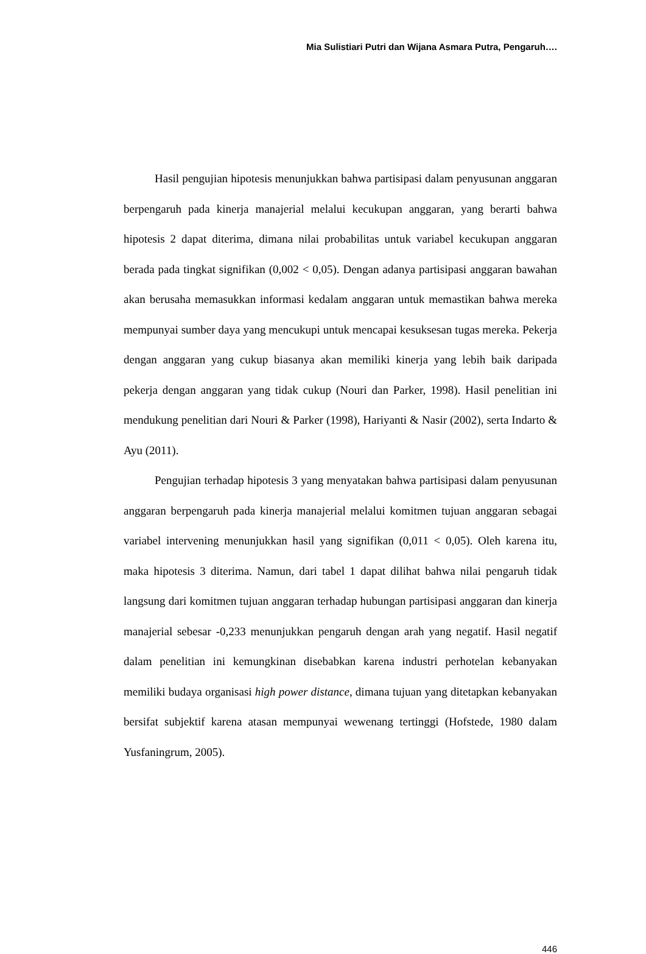Mia Sulistiari Putri dan Wijana Asmara Putra, Pengaruh….
Hasil pengujian hipotesis menunjukkan bahwa partisipasi dalam penyusunan anggaran berpengaruh pada kinerja manajerial melalui kecukupan anggaran, yang berarti bahwa hipotesis 2 dapat diterima, dimana nilai probabilitas untuk variabel kecukupan anggaran berada pada tingkat signifikan (0,002 < 0,05). Dengan adanya partisipasi anggaran bawahan akan berusaha memasukkan informasi kedalam anggaran untuk memastikan bahwa mereka mempunyai sumber daya yang mencukupi untuk mencapai kesuksesan tugas mereka. Pekerja dengan anggaran yang cukup biasanya akan memiliki kinerja yang lebih baik daripada pekerja dengan anggaran yang tidak cukup (Nouri dan Parker, 1998). Hasil penelitian ini mendukung penelitian dari Nouri & Parker (1998), Hariyanti & Nasir (2002), serta Indarto & Ayu (2011).
Pengujian terhadap hipotesis 3 yang menyatakan bahwa partisipasi dalam penyusunan anggaran berpengaruh pada kinerja manajerial melalui komitmen tujuan anggaran sebagai variabel intervening menunjukkan hasil yang signifikan (0,011 < 0,05). Oleh karena itu, maka hipotesis 3 diterima. Namun, dari tabel 1 dapat dilihat bahwa nilai pengaruh tidak langsung dari komitmen tujuan anggaran terhadap hubungan partisipasi anggaran dan kinerja manajerial sebesar -0,233 menunjukkan pengaruh dengan arah yang negatif. Hasil negatif dalam penelitian ini kemungkinan disebabkan karena industri perhotelan kebanyakan memiliki budaya organisasi high power distance, dimana tujuan yang ditetapkan kebanyakan bersifat subjektif karena atasan mempunyai wewenang tertinggi (Hofstede, 1980 dalam Yusfaningrum, 2005).
446